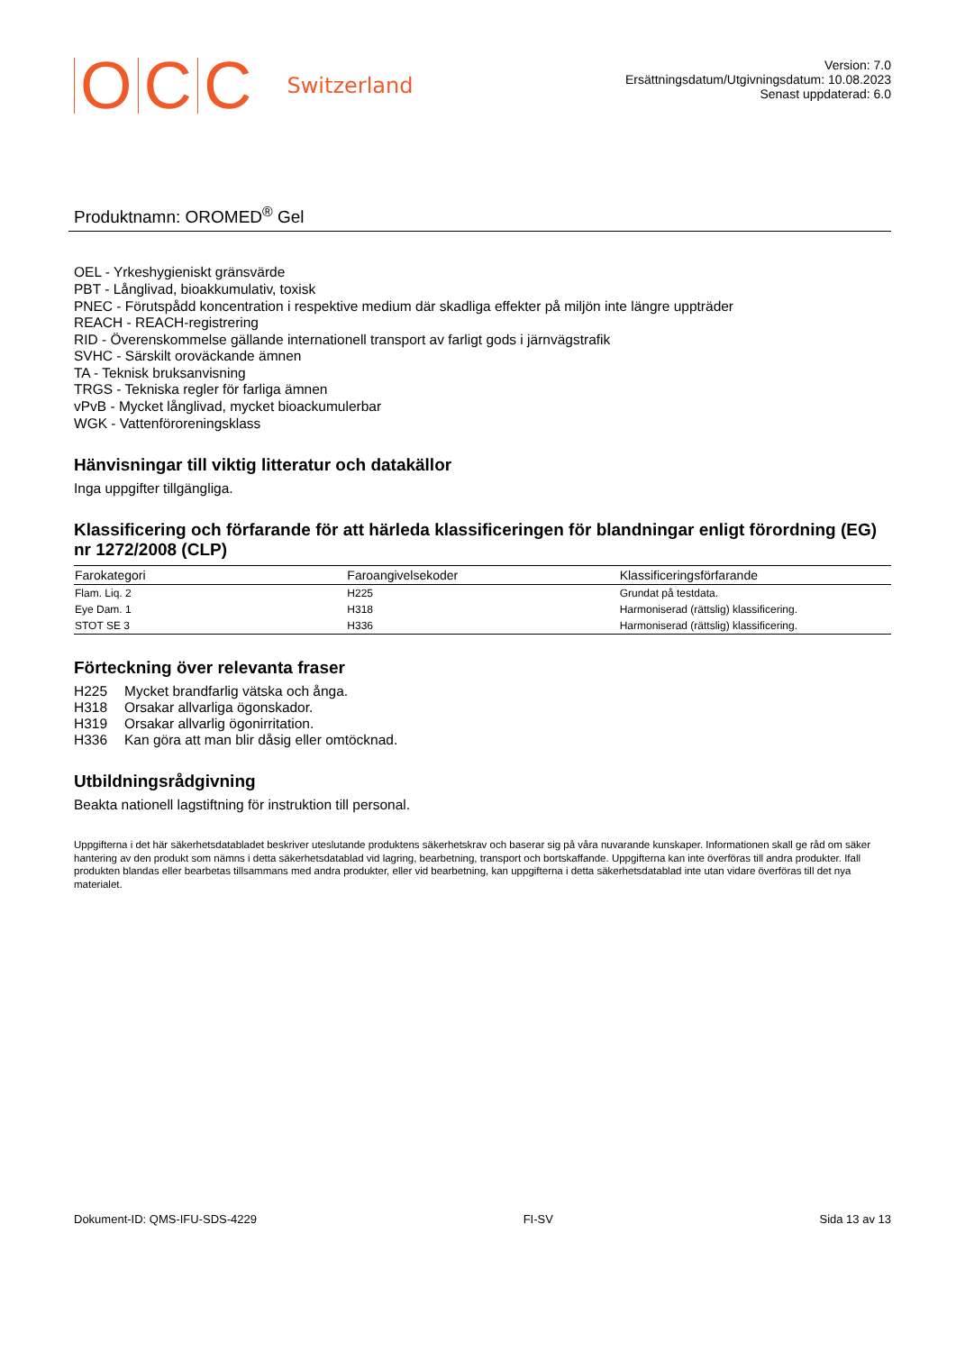OCC Switzerland
Version: 7.0
Ersättningsdatum/Utgivningsdatum: 10.08.2023
Senast uppdaterad: 6.0
Produktnamn: OROMED<sup>®</sup> Gel
OEL - Yrkeshygieniskt gränsvärde
PBT - Långlivad, bioakkumulativ, toxisk
PNEC - Förutspådd koncentration i respektive medium där skadliga effekter på miljön inte längre uppträder
REACH - REACH-registrering
RID - Överenskommelse gällande internationell transport av farligt gods i järnvägstrafik
SVHC - Särskilt oroväckande ämnen
TA - Teknisk bruksanvisning
TRGS - Tekniska regler för farliga ämnen
vPvB - Mycket långlivad, mycket bioackumulerbar
WGK - Vattenföroreningsklass
Hänvisningar till viktig litteratur och datakällor
Inga uppgifter tillgängliga.
Klassificering och förfarande för att härleda klassificeringen för blandningar enligt förordning (EG) nr 1272/2008 (CLP)
| Farokategori | Faroangivelsekoder | Klassificeringsförfarande |
| --- | --- | --- |
| Flam. Liq. 2 | H225 | Grundat på testdata. |
| Eye Dam. 1 | H318 | Harmoniserad (rättslig) klassificering. |
| STOT SE 3 | H336 | Harmoniserad (rättslig) klassificering. |
Förteckning över relevanta fraser
| H225 | Mycket brandfarlig vätska och ånga. |
| H318 | Orsakar allvarliga ögonskador. |
| H319 | Orsakar allvarlig ögonirritation. |
| H336 | Kan göra att man blir dåsig eller omtöcknad. |
Utbildningsrådgivning
Beakta nationell lagstiftning för instruktion till personal.
Uppgifterna i det här säkerhetsdatabladet beskriver uteslutande produktens säkerhetskrav och baserar sig på våra nuvarande kunskaper. Informationen skall ge råd om säker hantering av den produkt som nämns i detta säkerhetsdatablad vid lagring, bearbetning, transport och bortskaffande. Uppgifterna kan inte överföras till andra produkter. Ifall produkten blandas eller bearbetas tillsammans med andra produkter, eller vid bearbetning, kan uppgifterna i detta säkerhetsdatablad inte utan vidare överföras till det nya materialet.
Dokument-ID: QMS-IFU-SDS-4229 FI-SV Sida 13 av 13